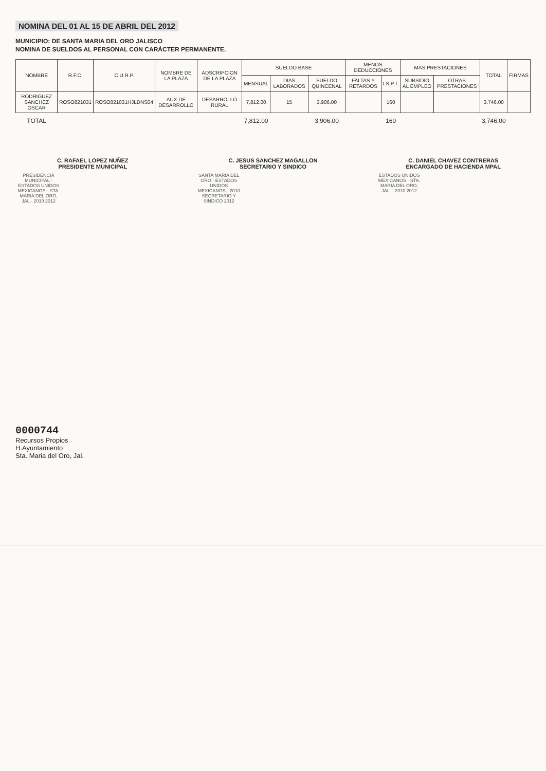NOMINA DEL 01 AL 15 DE ABRIL DEL 2012
MUNICIPIO: DE SANTA MARIA DEL ORO JALISCO
NOMINA DE SUELDOS AL PERSONAL CON CARÁCTER PERMANENTE.
| NOMBRE | R.F.C. | C.U.R.P. | NOMBRE DE LA PLAZA | ADSCRIPCION DE LA PLAZA | SUELDO BASE | | | MENOS DEDUCCIONES | | MAS PRESTACIONES | | TOTAL | FIRMAS |
| --- | --- | --- | --- | --- | --- | --- | --- | --- | --- | --- | --- | --- | --- |
| | | | | | MENSUAL | DIAS LABORADOS | SUELDO QUINCENAL | FALTAS Y RETARDOS | I.S.P.T. | SUBSIDIO AL EMPLEO | OTRAS PRESTACIONES | | |
| RODRIGUEZ SANCHEZ OSCAR | ROSO821031 | ROSO821031HJLDNS04 | AUX DE DESARROLLO | DESARROLLO RURAL | 7,812.00 | 15 | 3,906.00 | | 160 | | | 3,746.00 | |
| TOTAL | | | | | 7,812.00 | | 3,906.00 | | 160 | | | 3,746.00 | |
C. RAFAEL LOPEZ NUÑEZ
PRESIDENTE MUNICIPAL
PRESIDENCIA MUNICIPAL · ESTADOS UNIDOS MEXICANOS · STA. MARIA DEL ORO, JAL · 2010 2012
C. JESUS SANCHEZ MAGALLON
SECRETARIO Y SINDICO
SANTA MARIA DEL ORO · ESTADOS UNIDOS MEXICANOS · 2010 SECRETARIO Y SINDICO 2012
C. DANIEL CHAVEZ CONTRERAS
ENCARGADO DE HACIENDA MPAL
ESTADOS UNIDOS MEXICANOS · STA. MARIA DEL ORO, JAL. · 2010 2012
0000744
Recursos Propios
H.Ayuntamiento
Sta. Maria del Oro, Jal.